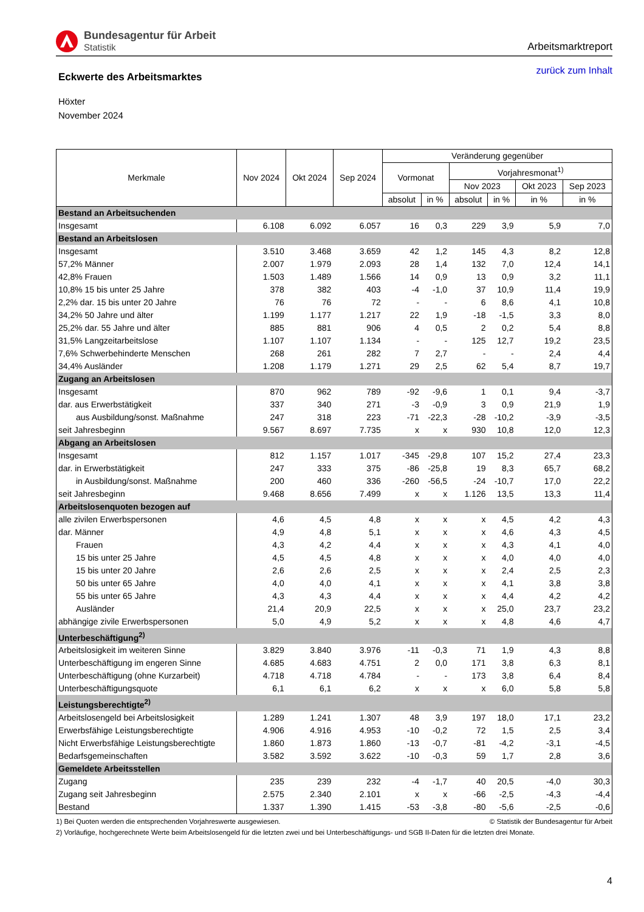Bundesagentur für Arbeit
Statistik
Arbeitsmarktreport
Eckwerte des Arbeitsmarktes
zurück zum Inhalt
Höxter
November 2024
| Merkmale | Nov 2024 | Okt 2024 | Sep 2024 | Veränderung gegenüber | | | | | |
| --- | --- | --- | --- | --- | --- | --- | --- | --- | --- |
| | | | | Vormonat | | Vorjahresmonat<sup>1)</sup> | | | |
| | | | | | | Nov 2023 | | Okt 2023 | Sep 2023 |
| | | | | absolut | in % | absolut | in % | in % | in % |
| Bestand an Arbeitsuchenden | | | | | | | | | |
| Insgesamt | 6.108 | 6.092 | 6.057 | 16 | 0,3 | 229 | 3,9 | 5,9 | 7,0 |
| Bestand an Arbeitslosen | | | | | | | | | |
| Insgesamt | 3.510 | 3.468 | 3.659 | 42 | 1,2 | 145 | 4,3 | 8,2 | 12,8 |
| 57,2% Männer | 2.007 | 1.979 | 2.093 | 28 | 1,4 | 132 | 7,0 | 12,4 | 14,1 |
| 42,8% Frauen | 1.503 | 1.489 | 1.566 | 14 | 0,9 | 13 | 0,9 | 3,2 | 11,1 |
| 10,8% 15 bis unter 25 Jahre | 378 | 382 | 403 | -4 | -1,0 | 37 | 10,9 | 11,4 | 19,9 |
| 2,2% dar. 15 bis unter 20 Jahre | 76 | 76 | 72 | - | - | 6 | 8,6 | 4,1 | 10,8 |
| 34,2% 50 Jahre und älter | 1.199 | 1.177 | 1.217 | 22 | 1,9 | -18 | -1,5 | 3,3 | 8,0 |
| 25,2% dar. 55 Jahre und älter | 885 | 881 | 906 | 4 | 0,5 | 2 | 0,2 | 5,4 | 8,8 |
| 31,5% Langzeitarbeitslose | 1.107 | 1.107 | 1.134 | - | - | 125 | 12,7 | 19,2 | 23,5 |
| 7,6% Schwerbehinderte Menschen | 268 | 261 | 282 | 7 | 2,7 | - | - | 2,4 | 4,4 |
| 34,4% Ausländer | 1.208 | 1.179 | 1.271 | 29 | 2,5 | 62 | 5,4 | 8,7 | 19,7 |
| Zugang an Arbeitslosen | | | | | | | | | |
| Insgesamt | 870 | 962 | 789 | -92 | -9,6 | 1 | 0,1 | 9,4 | -3,7 |
| dar. aus Erwerbstätigkeit | 337 | 340 | 271 | -3 | -0,9 | 3 | 0,9 | 21,9 | 1,9 |
| aus Ausbildung/sonst. Maßnahme | 247 | 318 | 223 | -71 | -22,3 | -28 | -10,2 | -3,9 | -3,5 |
| seit Jahresbeginn | 9.567 | 8.697 | 7.735 | x | x | 930 | 10,8 | 12,0 | 12,3 |
| Abgang an Arbeitslosen | | | | | | | | | |
| Insgesamt | 812 | 1.157 | 1.017 | -345 | -29,8 | 107 | 15,2 | 27,4 | 23,3 |
| dar. in Erwerbstätigkeit | 247 | 333 | 375 | -86 | -25,8 | 19 | 8,3 | 65,7 | 68,2 |
| in Ausbildung/sonst. Maßnahme | 200 | 460 | 336 | -260 | -56,5 | -24 | -10,7 | 17,0 | 22,2 |
| seit Jahresbeginn | 9.468 | 8.656 | 7.499 | x | x | 1.126 | 13,5 | 13,3 | 11,4 |
| Arbeitslosenquoten bezogen auf | | | | | | | | | |
| alle zivilen Erwerbspersonen | 4,6 | 4,5 | 4,8 | x | x | x | 4,5 | 4,2 | 4,3 |
| dar. Männer | 4,9 | 4,8 | 5,1 | x | x | x | 4,6 | 4,3 | 4,5 |
| Frauen | 4,3 | 4,2 | 4,4 | x | x | x | 4,3 | 4,1 | 4,0 |
| 15 bis unter 25 Jahre | 4,5 | 4,5 | 4,8 | x | x | x | 4,0 | 4,0 | 4,0 |
| 15 bis unter 20 Jahre | 2,6 | 2,6 | 2,5 | x | x | x | 2,4 | 2,5 | 2,3 |
| 50 bis unter 65 Jahre | 4,0 | 4,0 | 4,1 | x | x | x | 4,1 | 3,8 | 3,8 |
| 55 bis unter 65 Jahre | 4,3 | 4,3 | 4,4 | x | x | x | 4,4 | 4,2 | 4,2 |
| Ausländer | 21,4 | 20,9 | 22,5 | x | x | x | 25,0 | 23,7 | 23,2 |
| abhängige zivile Erwerbspersonen | 5,0 | 4,9 | 5,2 | x | x | x | 4,8 | 4,6 | 4,7 |
| Unterbeschäftigung<sup>2)</sup> | | | | | | | | | |
| Arbeitslosigkeit im weiteren Sinne | 3.829 | 3.840 | 3.976 | -11 | -0,3 | 71 | 1,9 | 4,3 | 8,8 |
| Unterbeschäftigung im engeren Sinne | 4.685 | 4.683 | 4.751 | 2 | 0,0 | 171 | 3,8 | 6,3 | 8,1 |
| Unterbeschäftigung (ohne Kurzarbeit) | 4.718 | 4.718 | 4.784 | - | - | 173 | 3,8 | 6,4 | 8,4 |
| Unterbeschäftigungsquote | 6,1 | 6,1 | 6,2 | x | x | x | 6,0 | 5,8 | 5,8 |
| Leistungsberechtigte<sup>2)</sup> | | | | | | | | | |
| Arbeitslosengeld bei Arbeitslosigkeit | 1.289 | 1.241 | 1.307 | 48 | 3,9 | 197 | 18,0 | 17,1 | 23,2 |
| Erwerbsfähige Leistungsberechtigte | 4.906 | 4.916 | 4.953 | -10 | -0,2 | 72 | 1,5 | 2,5 | 3,4 |
| Nicht Erwerbsfähige Leistungsberechtigte | 1.860 | 1.873 | 1.860 | -13 | -0,7 | -81 | -4,2 | -3,1 | -4,5 |
| Bedarfsgemeinschaften | 3.582 | 3.592 | 3.622 | -10 | -0,3 | 59 | 1,7 | 2,8 | 3,6 |
| Gemeldete Arbeitsstellen | | | | | | | | | |
| Zugang | 235 | 239 | 232 | -4 | -1,7 | 40 | 20,5 | -4,0 | 30,3 |
| Zugang seit Jahresbeginn | 2.575 | 2.340 | 2.101 | x | x | -66 | -2,5 | -4,3 | -4,4 |
| Bestand | 1.337 | 1.390 | 1.415 | -53 | -3,8 | -80 | -5,6 | -2,5 | -0,6 |
1) Bei Quoten werden die entsprechenden Vorjahreswerte ausgewiesen. © Statistik der Bundesagentur für Arbeit
2) Vorläufige, hochgerechnete Werte beim Arbeitslosengeld für die letzten zwei und bei Unterbeschäftigungs- und SGB II-Daten für die letzten drei Monate.
4